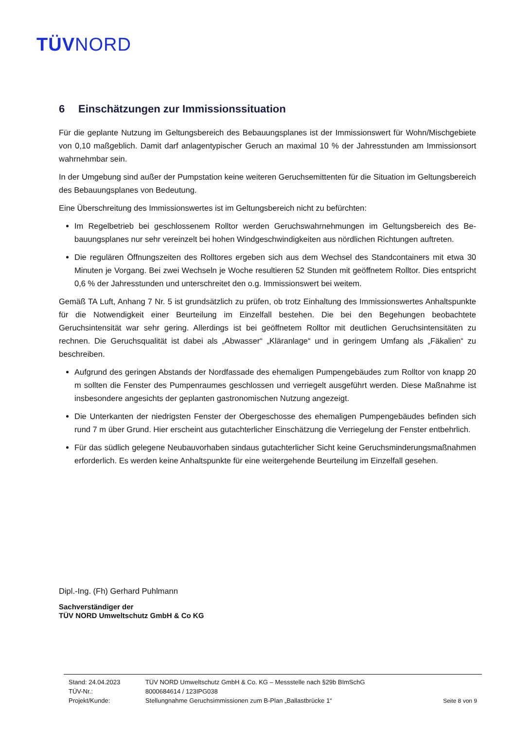TÜVNORD
6 Einschätzungen zur Immissionssituation
Für die geplante Nutzung im Geltungsbereich des Bebauungsplanes ist der Immissionswert für Wohn/Misch­gebiete von 0,10 maßgeblich. Damit darf anlagentypischer Geruch an maximal 10 % der Jahresstunden am Immissionsort wahrnehmbar sein.
In der Umgebung sind außer der Pumpstation keine weiteren Geruchsemittenten für die Situation im Geltungs­bereich des Bebauungsplanes von Bedeutung.
Eine Überschreitung des Immissionswertes ist im Geltungsbereich nicht zu befürchten:
Im Regelbetrieb bei geschlossenem Rolltor werden Geruchswahrnehmungen im Geltungsbereich des Be­bauungsplanes nur sehr vereinzelt bei hohen Windgeschwindigkeiten aus nördlichen Richtungen auftre­ten.
Die regulären Öffnungszeiten des Rolltores ergeben sich aus dem Wechsel des Standcontainers mit etwa 30 Minuten je Vorgang. Bei zwei Wechseln je Woche resultieren 52 Stunden mit geöffnetem Rolltor. Dies entspricht 0,6 % der Jahresstunden und unterschreitet den o.g. Immissionswert bei weitem.
Gemäß TA Luft, Anhang 7 Nr. 5 ist grundsätzlich zu prüfen, ob trotz Einhaltung des Immissionswertes An­haltspunkte für die Notwendigkeit einer Beurteilung im Einzelfall bestehen. Die bei den Begehungen beobach­tete Geruchsintensität war sehr gering. Allerdings ist bei geöffnetem Rolltor mit deutlichen Geruchsintensitäten zu rechnen. Die Geruchsqualität ist dabei als „Abwasser“ „Kläranlage“ und in geringem Umfang als „Fäkalien“ zu beschreiben.
Aufgrund des geringen Abstands der Nordfassade des ehemaligen Pumpengebäudes zum Rolltor von knapp 20 m sollten die Fenster des Pumpenraumes geschlossen und verriegelt ausgeführt werden. Diese Maßnahme ist insbesondere angesichts der geplanten gastronomischen Nutzung angezeigt.
Die Unterkanten der niedrigsten Fenster der Obergeschosse des ehemaligen Pumpengebäudes befinden sich rund 7 m über Grund. Hier erscheint aus gutachterlicher Einschätzung die Verriegelung der Fenster entbehrlich.
Für das südlich gelegene Neubauvorhaben sindaus gutachterlicher Sicht keine Geruchsminderungsmaß­nahmen erforderlich. Es werden keine Anhaltspunkte für eine weitergehende Beurteilung im Einzelfall ge­sehen.
Dipl.-Ing. (Fh) Gerhard Puhlmann
Sachverständiger der
TÜV NORD Umweltschutz GmbH & Co KG
| Stand: 24.04.2023 | TÜV NORD Umweltschutz GmbH & Co. KG – Messstelle nach §29b BImSchG | |
| TÜV-Nr.: | 8000684614 / 123IPG038 | |
| Projekt/Kunde: | Stellungnahme Geruchsimmissionen zum B-Plan „Ballastbrücke 1“ | Seite 8 von 9 |